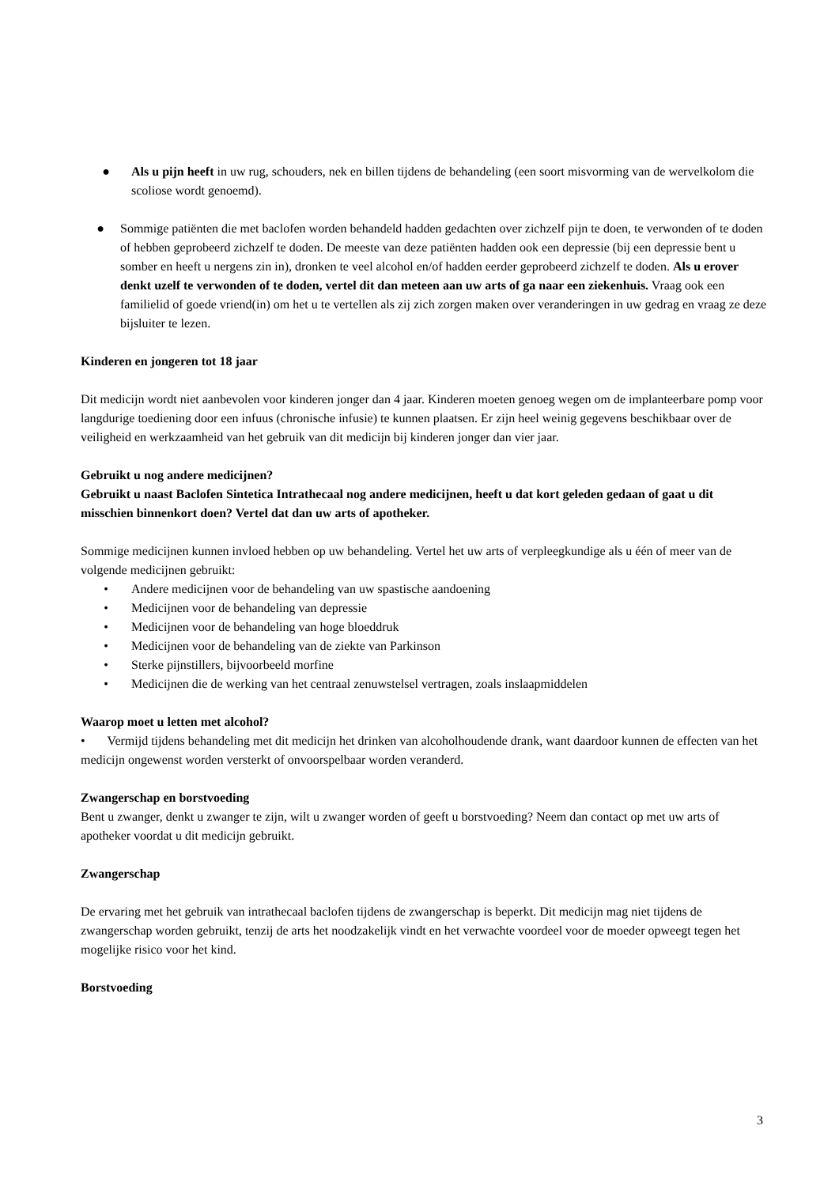● Als u pijn heeft in uw rug, schouders, nek en billen tijdens de behandeling (een soort misvorming van de wervelkolom die scoliose wordt genoemd).
● Sommige patiënten die met baclofen worden behandeld hadden gedachten over zichzelf pijn te doen, te verwonden of te doden of hebben geprobeerd zichzelf te doden. De meeste van deze patiënten hadden ook een depressie (bij een depressie bent u somber en heeft u nergens zin in), dronken te veel alcohol en/of hadden eerder geprobeerd zichzelf te doden. Als u erover denkt uzelf te verwonden of te doden, vertel dit dan meteen aan uw arts of ga naar een ziekenhuis. Vraag ook een familielid of goede vriend(in) om het u te vertellen als zij zich zorgen maken over veranderingen in uw gedrag en vraag ze deze bijsluiter te lezen.
Kinderen en jongeren tot 18 jaar
Dit medicijn wordt niet aanbevolen voor kinderen jonger dan 4 jaar. Kinderen moeten genoeg wegen om de implanteerbare pomp voor langdurige toediening door een infuus (chronische infusie) te kunnen plaatsen. Er zijn heel weinig gegevens beschikbaar over de veiligheid en werkzaamheid van het gebruik van dit medicijn bij kinderen jonger dan vier jaar.
Gebruikt u nog andere medicijnen?
Gebruikt u naast Baclofen Sintetica Intrathecaal nog andere medicijnen, heeft u dat kort geleden gedaan of gaat u dit misschien binnenkort doen? Vertel dat dan uw arts of apotheker.
Sommige medicijnen kunnen invloed hebben op uw behandeling. Vertel het uw arts of verpleegkundige als u één of meer van de volgende medicijnen gebruikt:
• Andere medicijnen voor de behandeling van uw spastische aandoening
• Medicijnen voor de behandeling van depressie
• Medicijnen voor de behandeling van hoge bloeddruk
• Medicijnen voor de behandeling van de ziekte van Parkinson
• Sterke pijnstillers, bijvoorbeeld morfine
• Medicijnen die de werking van het centraal zenuwstelsel vertragen, zoals inslaapmiddelen
Waarop moet u letten met alcohol?
• Vermijd tijdens behandeling met dit medicijn het drinken van alcoholhoudende drank, want daardoor kunnen de effecten van het medicijn ongewenst worden versterkt of onvoorspelbaar worden veranderd.
Zwangerschap en borstvoeding
Bent u zwanger, denkt u zwanger te zijn, wilt u zwanger worden of geeft u borstvoeding? Neem dan contact op met uw arts of apotheker voordat u dit medicijn gebruikt.
Zwangerschap
De ervaring met het gebruik van intrathecaal baclofen tijdens de zwangerschap is beperkt. Dit medicijn mag niet tijdens de zwangerschap worden gebruikt, tenzij de arts het noodzakelijk vindt en het verwachte voordeel voor de moeder opweegt tegen het mogelijke risico voor het kind.
Borstvoeding
3